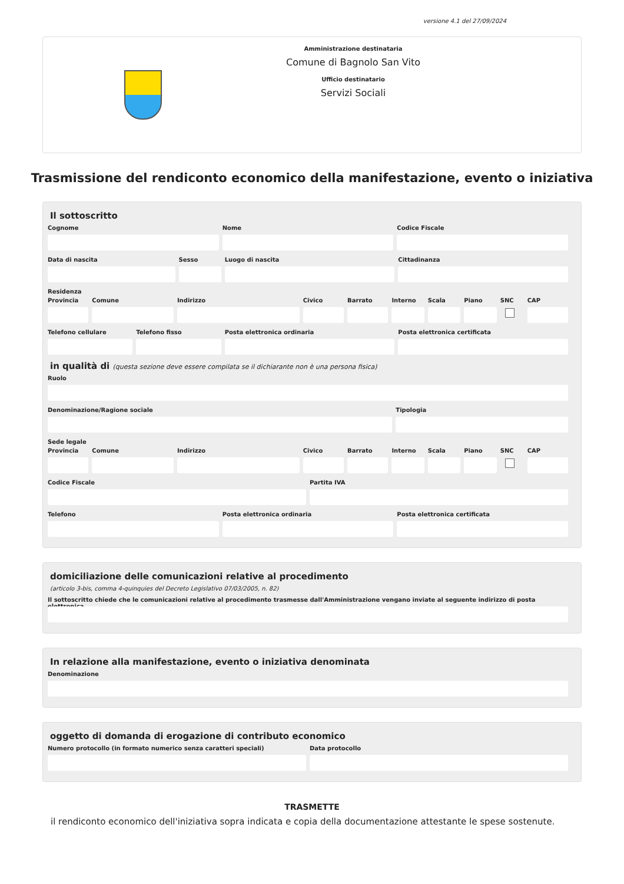versione 4.1 del 27/09/2024
Amministrazione destinataria
Comune di Bagnolo San Vito
Ufficio destinatario
Servizi Sociali
Trasmissione del rendiconto economico della manifestazione, evento o iniziativa
Il sottoscritto
Cognome Nome Codice Fiscale
Data di nascita Sesso Luogo di nascita Cittadinanza
Residenza
Provincia Comune Indirizzo Civico Barrato Interno Scala Piano SNC CAP
Telefono cellulare Telefono fisso Posta elettronica ordinaria Posta elettronica certificata
in qualità di (questa sezione deve essere compilata se il dichiarante non è una persona fisica)
Ruolo
Denominazione/Ragione sociale Tipologia
Sede legale
Provincia Comune Indirizzo Civico Barrato Interno Scala Piano SNC CAP
Codice Fiscale Partita IVA
Telefono Posta elettronica ordinaria Posta elettronica certificata
domiciliazione delle comunicazioni relative al procedimento
(articolo 3-bis, comma 4-quinquies del Decreto Legislativo 07/03/2005, n. 82)
Il sottoscritto chiede che le comunicazioni relative al procedimento trasmesse dall'Amministrazione vengano inviate al seguente indirizzo di posta elettronica
In relazione alla manifestazione, evento o iniziativa denominata
Denominazione
oggetto di domanda di erogazione di contributo economico
Numero protocollo (in formato numerico senza caratteri speciali)
Data protocollo
TRASMETTE
il rendiconto economico dell'iniziativa sopra indicata e copia della documentazione attestante le spese sostenute.